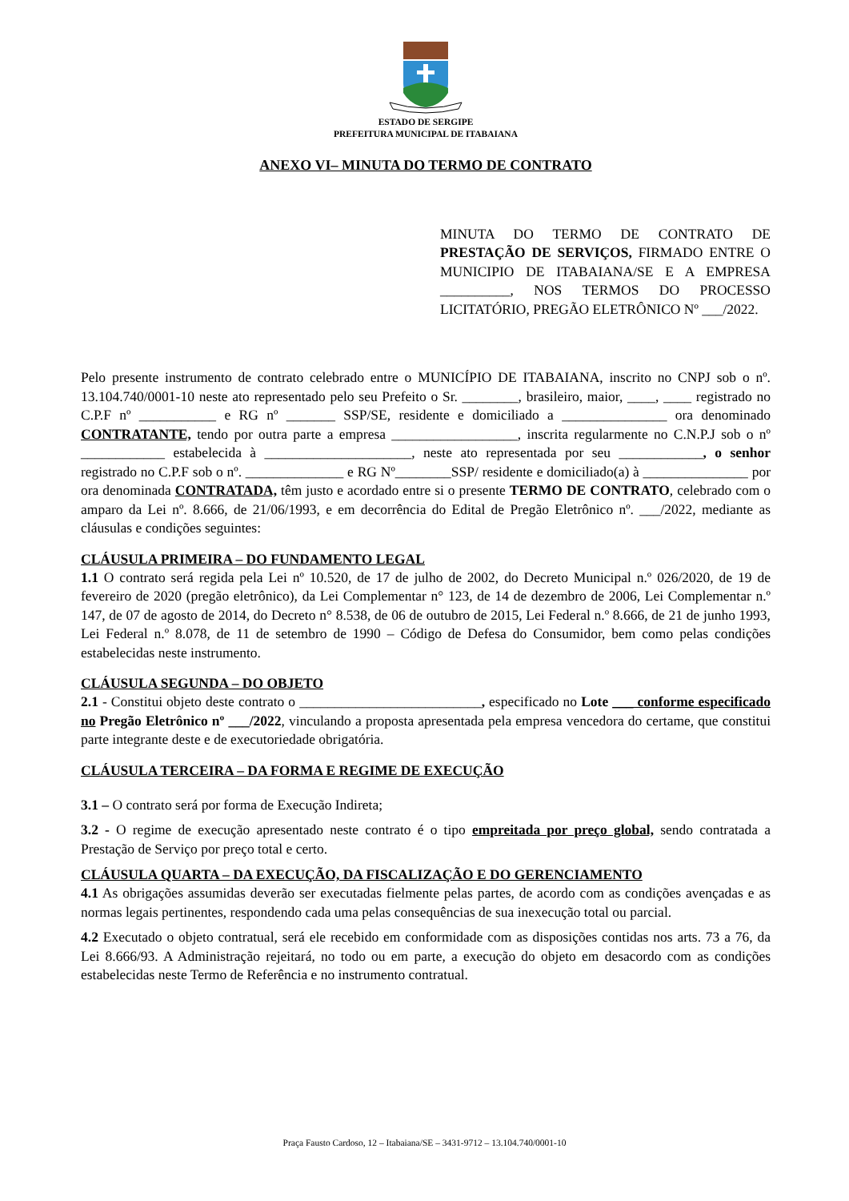ESTADO DE SERGIPE
PREFEITURA MUNICIPAL DE ITABAIANA
ANEXO VI– MINUTA DO TERMO DE CONTRATO
MINUTA DO TERMO DE CONTRATO DE PRESTAÇÃO DE SERVIÇOS, FIRMADO ENTRE O MUNICIPIO DE ITABAIANA/SE E A EMPRESA __________, NOS TERMOS DO PROCESSO LICITATÓRIO, PREGÃO ELETRÔNICO Nº ___/2022.
Pelo presente instrumento de contrato celebrado entre o MUNICÍPIO DE ITABAIANA, inscrito no CNPJ sob o nº. 13.104.740/0001-10 neste ato representado pelo seu Prefeito o Sr. ________, brasileiro, maior, ____, ____ registrado no C.P.F nº ___________ e RG nº _______ SSP/SE, residente e domiciliado a _______________ ora denominado CONTRATANTE, tendo por outra parte a empresa __________________, inscrita regularmente no C.N.P.J sob o nº ____________ estabelecida à _____________________, neste ato representada por seu ____________, o senhor registrado no C.P.F sob o nº. ______________ e RG Nº________SSP/ residente e domiciliado(a) à _______________ por ora denominada CONTRATADA, têm justo e acordado entre si o presente TERMO DE CONTRATO, celebrado com o amparo da Lei nº. 8.666, de 21/06/1993, e em decorrência do Edital de Pregão Eletrônico nº. ___/2022, mediante as cláusulas e condições seguintes:
CLÁUSULA PRIMEIRA – DO FUNDAMENTO LEGAL
1.1 O contrato será regida pela Lei nº 10.520, de 17 de julho de 2002, do Decreto Municipal n.º 026/2020, de 19 de fevereiro de 2020 (pregão eletrônico), da Lei Complementar n° 123, de 14 de dezembro de 2006, Lei Complementar n.º 147, de 07 de agosto de 2014, do Decreto n° 8.538, de 06 de outubro de 2015, Lei Federal n.º 8.666, de 21 de junho 1993, Lei Federal n.º 8.078, de 11 de setembro de 1990 – Código de Defesa do Consumidor, bem como pelas condições estabelecidas neste instrumento.
CLÁUSULA SEGUNDA – DO OBJETO
2.1 - Constitui objeto deste contrato o __________________________, especificado no Lote ___ conforme especificado no Pregão Eletrônico nº ___/2022, vinculando a proposta apresentada pela empresa vencedora do certame, que constitui parte integrante deste e de executoriedade obrigatória.
CLÁUSULA TERCEIRA – DA FORMA E REGIME DE EXECUÇÃO
3.1 – O contrato será por forma de Execução Indireta;
3.2 - O regime de execução apresentado neste contrato é o tipo empreitada por preço global, sendo contratada a Prestação de Serviço por preço total e certo.
CLÁUSULA QUARTA – DA EXECUÇÃO, DA FISCALIZAÇÃO E DO GERENCIAMENTO
4.1 As obrigações assumidas deverão ser executadas fielmente pelas partes, de acordo com as condições avençadas e as normas legais pertinentes, respondendo cada uma pelas consequências de sua inexecução total ou parcial.
4.2 Executado o objeto contratual, será ele recebido em conformidade com as disposições contidas nos arts. 73 a 76, da Lei 8.666/93. A Administração rejeitará, no todo ou em parte, a execução do objeto em desacordo com as condições estabelecidas neste Termo de Referência e no instrumento contratual.
Praça Fausto Cardoso, 12 – Itabaiana/SE – 3431-9712 – 13.104.740/0001-10